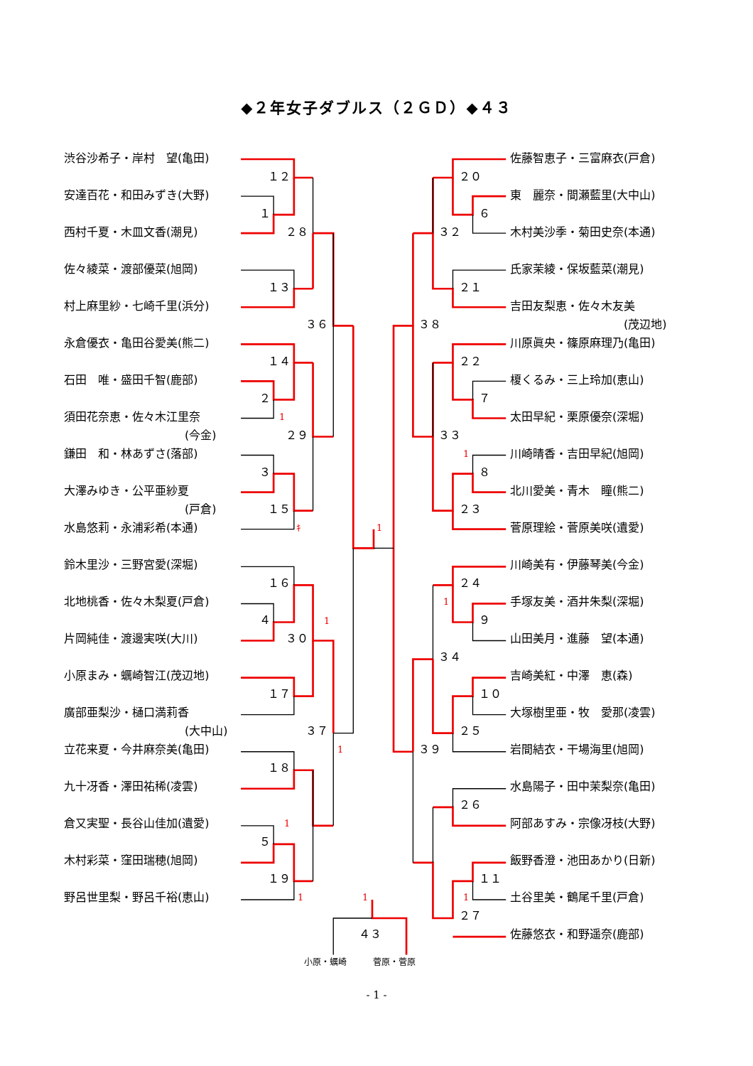◆２年女子ダブルス（２ＧＤ）◆４３
渋谷沙希子・岸村　望(亀田) 佐藤智恵子・三富麻衣(戸倉)
１２ ２０
安達百花・和田みずき(大野) 東　麗奈・間瀬藍里(大中山)
１ ６
西村千夏・木皿文香(潮見) ２８ ３２ 木村美沙季・菊田史奈(本通)
佐々綾菜・渡部優菜(旭岡) 氏家茉綾・保坂藍菜(潮見)
１３ ２１
村上麻里紗・七崎千里(浜分) 吉田友梨恵・佐々木友美
３６ ３８ (茂辺地)
永倉優衣・亀田谷愛美(熊二) 川原眞央・篠原麻理乃(亀田)
１４ ２２
石田　唯・盛田千智(鹿部) 榎くるみ・三上玲加(恵山)
２ ７
須田花奈恵・佐々木江里奈 1 太田早紀・栗原優奈(深堀)
(今金) ２９ ３３
鎌田　和・林あずさ(落部) 1 川崎晴香・吉田早紀(旭岡)
３ ８
大澤みゆき・公平亜紗夏 北川愛美・青木　瞳(熊二)
(戸倉) １５ ２３
水島悠莉・永浦彩希(本通) ｷ 1 菅原理絵・菅原美咲(遺愛)
鈴木里沙・三野宮愛(深堀) 川崎美有・伊藤琴美(今金)
１６ ２４
北地桃香・佐々木梨夏(戸倉) 1 手塚友美・酒井朱梨(深堀)
４ 1 ９
片岡純佳・渡邊実咲(大川) ３０ 山田美月・進藤　望(本通)
３４
小原まみ・蠣崎智江(茂辺地) 吉崎美紅・中澤　恵(森)
１７ １０
廣部亜梨沙・樋口満莉香 大塚樹里亜・牧　愛那(凌雲)
(大中山) ３７ ２５
立花来夏・今井麻奈美(亀田) 1 ３９ 岩間結衣・干場海里(旭岡)
１８
九十冴香・澤田祐稀(凌雲) 水島陽子・田中茉梨奈(亀田)
２６
倉又実聖・長谷山佳加(遺愛) 1 阿部あすみ・宗像冴枝(大野)
５
木村彩菜・窪田瑞穂(旭岡) 飯野香澄・池田あかり(日新)
１９ １１
野呂世里梨・野呂千裕(恵山) 1 1 1 土谷里美・鶴尾千里(戸倉)
２７
４３ 佐藤悠衣・和野遥奈(鹿部)
小原・蠣崎 菅原・菅原
- 1 -